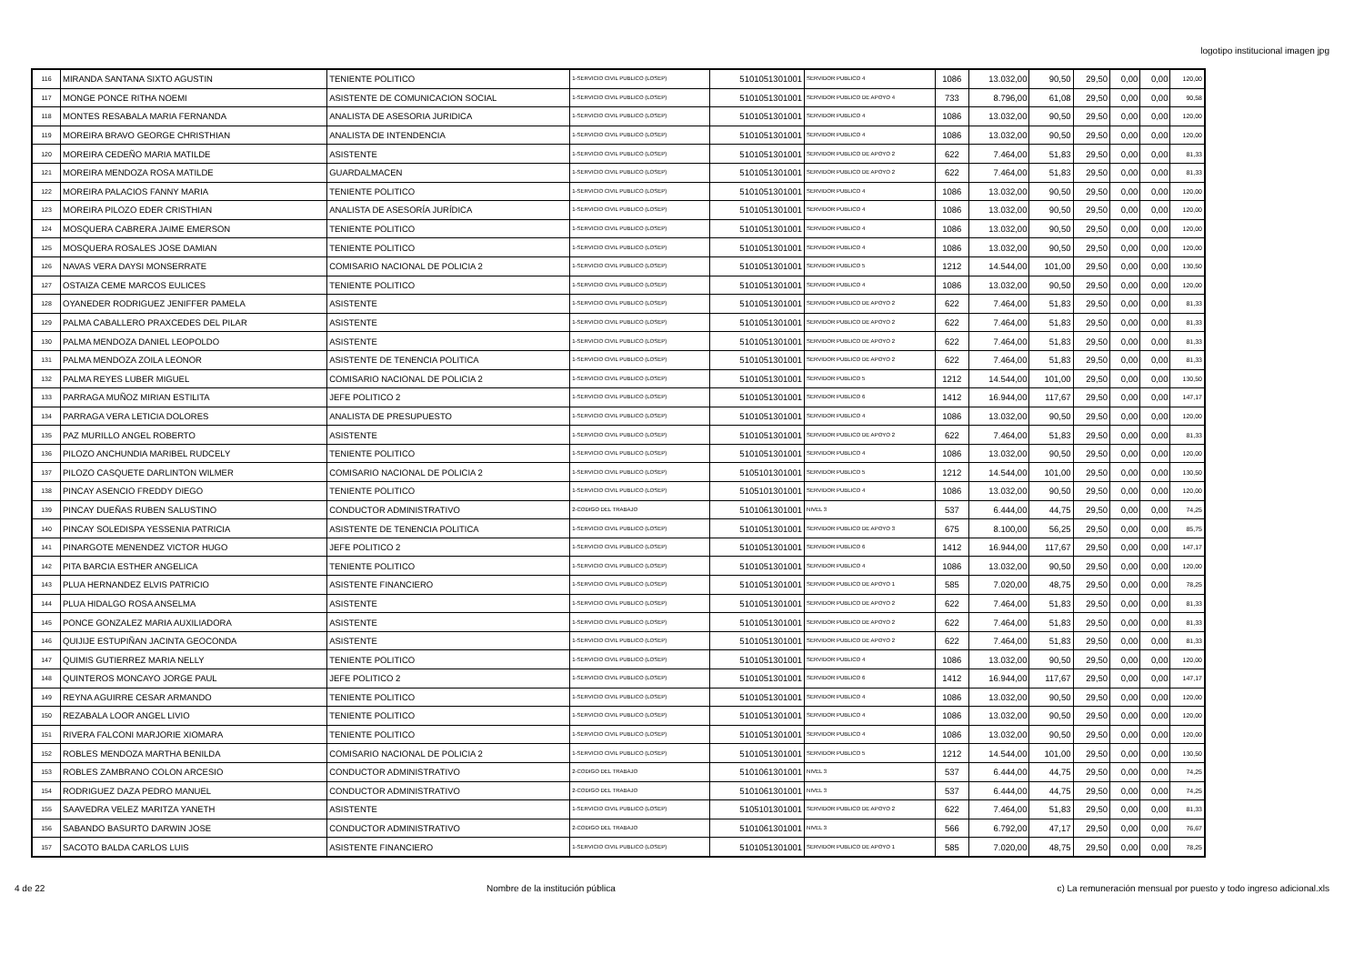logotipo institucional imagen jpg
| 116 | MIRANDA SANTANA SIXTO AGUSTIN | TENIENTE POLITICO | 1-SERVICIO CIVIL PUBLICO (LOSEP) | 5101051301001 | SERVIDOR PUBLICO 4 | 1086 | 13.032,00 | 90,50 | 29,50 | 0,00 | 0,00 | 120,00 |
| 117 | MONGE PONCE RITHA NOEMI | ASISTENTE DE COMUNICACION SOCIAL | 1-SERVICIO CIVIL PUBLICO (LOSEP) | 5101051301001 | SERVIDOR PUBLICO DE APOYO 4 | 733 | 8.796,00 | 61,08 | 29,50 | 0,00 | 0,00 | 90,58 |
| 118 | MONTES RESABALA MARIA FERNANDA | ANALISTA DE ASESORIA JURIDICA | 1-SERVICIO CIVIL PUBLICO (LOSEP) | 5101051301001 | SERVIDOR PUBLICO 4 | 1086 | 13.032,00 | 90,50 | 29,50 | 0,00 | 0,00 | 120,00 |
| 119 | MOREIRA BRAVO GEORGE CHRISTHIAN | ANALISTA DE INTENDENCIA | 1-SERVICIO CIVIL PUBLICO (LOSEP) | 5101051301001 | SERVIDOR PUBLICO 4 | 1086 | 13.032,00 | 90,50 | 29,50 | 0,00 | 0,00 | 120,00 |
| 120 | MOREIRA CEDEÑO MARIA MATILDE | ASISTENTE | 1-SERVICIO CIVIL PUBLICO (LOSEP) | 5101051301001 | SERVIDOR PUBLICO DE APOYO 2 | 622 | 7.464,00 | 51,83 | 29,50 | 0,00 | 0,00 | 81,33 |
| 121 | MOREIRA MENDOZA ROSA MATILDE | GUARDALMACEN | 1-SERVICIO CIVIL PUBLICO (LOSEP) | 5101051301001 | SERVIDOR PUBLICO DE APOYO 2 | 622 | 7.464,00 | 51,83 | 29,50 | 0,00 | 0,00 | 81,33 |
| 122 | MOREIRA PALACIOS FANNY MARIA | TENIENTE POLITICO | 1-SERVICIO CIVIL PUBLICO (LOSEP) | 5101051301001 | SERVIDOR PUBLICO 4 | 1086 | 13.032,00 | 90,50 | 29,50 | 0,00 | 0,00 | 120,00 |
| 123 | MOREIRA PILOZO EDER CRISTHIAN | ANALISTA DE ASESORÍA JURÍDICA | 1-SERVICIO CIVIL PUBLICO (LOSEP) | 5101051301001 | SERVIDOR PUBLICO 4 | 1086 | 13.032,00 | 90,50 | 29,50 | 0,00 | 0,00 | 120,00 |
| 124 | MOSQUERA CABRERA JAIME EMERSON | TENIENTE POLITICO | 1-SERVICIO CIVIL PUBLICO (LOSEP) | 5101051301001 | SERVIDOR PUBLICO 4 | 1086 | 13.032,00 | 90,50 | 29,50 | 0,00 | 0,00 | 120,00 |
| 125 | MOSQUERA ROSALES JOSE DAMIAN | TENIENTE POLITICO | 1-SERVICIO CIVIL PUBLICO (LOSEP) | 5101051301001 | SERVIDOR PUBLICO 4 | 1086 | 13.032,00 | 90,50 | 29,50 | 0,00 | 0,00 | 120,00 |
| 126 | NAVAS VERA DAYSI MONSERRATE | COMISARIO NACIONAL DE POLICIA 2 | 1-SERVICIO CIVIL PUBLICO (LOSEP) | 5101051301001 | SERVIDOR PUBLICO 5 | 1212 | 14.544,00 | 101,00 | 29,50 | 0,00 | 0,00 | 130,50 |
| 127 | OSTAIZA CEME MARCOS EULICES | TENIENTE POLITICO | 1-SERVICIO CIVIL PUBLICO (LOSEP) | 5101051301001 | SERVIDOR PUBLICO 4 | 1086 | 13.032,00 | 90,50 | 29,50 | 0,00 | 0,00 | 120,00 |
| 128 | OYANEDER RODRIGUEZ JENIFFER PAMELA | ASISTENTE | 1-SERVICIO CIVIL PUBLICO (LOSEP) | 5101051301001 | SERVIDOR PUBLICO DE APOYO 2 | 622 | 7.464,00 | 51,83 | 29,50 | 0,00 | 0,00 | 81,33 |
| 129 | PALMA CABALLERO PRAXCEDES DEL PILAR | ASISTENTE | 1-SERVICIO CIVIL PUBLICO (LOSEP) | 5101051301001 | SERVIDOR PUBLICO DE APOYO 2 | 622 | 7.464,00 | 51,83 | 29,50 | 0,00 | 0,00 | 81,33 |
| 130 | PALMA MENDOZA DANIEL LEOPOLDO | ASISTENTE | 1-SERVICIO CIVIL PUBLICO (LOSEP) | 5101051301001 | SERVIDOR PUBLICO DE APOYO 2 | 622 | 7.464,00 | 51,83 | 29,50 | 0,00 | 0,00 | 81,33 |
| 131 | PALMA MENDOZA ZOILA LEONOR | ASISTENTE DE TENENCIA POLITICA | 1-SERVICIO CIVIL PUBLICO (LOSEP) | 5101051301001 | SERVIDOR PUBLICO DE APOYO 2 | 622 | 7.464,00 | 51,83 | 29,50 | 0,00 | 0,00 | 81,33 |
| 132 | PALMA REYES LUBER MIGUEL | COMISARIO NACIONAL DE POLICIA 2 | 1-SERVICIO CIVIL PUBLICO (LOSEP) | 5101051301001 | SERVIDOR PUBLICO 5 | 1212 | 14.544,00 | 101,00 | 29,50 | 0,00 | 0,00 | 130,50 |
| 133 | PARRAGA MUÑOZ MIRIAN ESTILITA | JEFE POLITICO 2 | 1-SERVICIO CIVIL PUBLICO (LOSEP) | 5101051301001 | SERVIDOR PUBLICO 6 | 1412 | 16.944,00 | 117,67 | 29,50 | 0,00 | 0,00 | 147,17 |
| 134 | PARRAGA VERA LETICIA DOLORES | ANALISTA DE PRESUPUESTO | 1-SERVICIO CIVIL PUBLICO (LOSEP) | 5101051301001 | SERVIDOR PUBLICO 4 | 1086 | 13.032,00 | 90,50 | 29,50 | 0,00 | 0,00 | 120,00 |
| 135 | PAZ MURILLO ANGEL ROBERTO | ASISTENTE | 1-SERVICIO CIVIL PUBLICO (LOSEP) | 5101051301001 | SERVIDOR PUBLICO DE APOYO 2 | 622 | 7.464,00 | 51,83 | 29,50 | 0,00 | 0,00 | 81,33 |
| 136 | PILOZO ANCHUNDIA MARIBEL RUDCELY | TENIENTE POLITICO | 1-SERVICIO CIVIL PUBLICO (LOSEP) | 5101051301001 | SERVIDOR PUBLICO 4 | 1086 | 13.032,00 | 90,50 | 29,50 | 0,00 | 0,00 | 120,00 |
| 137 | PILOZO CASQUETE DARLINTON WILMER | COMISARIO NACIONAL DE POLICIA 2 | 1-SERVICIO CIVIL PUBLICO (LOSEP) | 5105101301001 | SERVIDOR PUBLICO 5 | 1212 | 14.544,00 | 101,00 | 29,50 | 0,00 | 0,00 | 130,50 |
| 138 | PINCAY ASENCIO FREDDY DIEGO | TENIENTE POLITICO | 1-SERVICIO CIVIL PUBLICO (LOSEP) | 5105101301001 | SERVIDOR PUBLICO 4 | 1086 | 13.032,00 | 90,50 | 29,50 | 0,00 | 0,00 | 120,00 |
| 139 | PINCAY DUEÑAS RUBEN SALUSTINO | CONDUCTOR ADMINISTRATIVO | 2-CODIGO DEL TRABAJO | 5101061301001 | NIVEL 3 | 537 | 6.444,00 | 44,75 | 29,50 | 0,00 | 0,00 | 74,25 |
| 140 | PINCAY SOLEDISPA YESSENIA PATRICIA | ASISTENTE DE TENENCIA POLITICA | 1-SERVICIO CIVIL PUBLICO (LOSEP) | 5101051301001 | SERVIDOR PUBLICO DE APOYO 3 | 675 | 8.100,00 | 56,25 | 29,50 | 0,00 | 0,00 | 85,75 |
| 141 | PINARGOTE MENENDEZ VICTOR HUGO | JEFE POLITICO 2 | 1-SERVICIO CIVIL PUBLICO (LOSEP) | 5101051301001 | SERVIDOR PUBLICO 6 | 1412 | 16.944,00 | 117,67 | 29,50 | 0,00 | 0,00 | 147,17 |
| 142 | PITA BARCIA ESTHER ANGELICA | TENIENTE POLITICO | 1-SERVICIO CIVIL PUBLICO (LOSEP) | 5101051301001 | SERVIDOR PUBLICO 4 | 1086 | 13.032,00 | 90,50 | 29,50 | 0,00 | 0,00 | 120,00 |
| 143 | PLUA HERNANDEZ ELVIS PATRICIO | ASISTENTE FINANCIERO | 1-SERVICIO CIVIL PUBLICO (LOSEP) | 5101051301001 | SERVIDOR PUBLICO DE APOYO 1 | 585 | 7.020,00 | 48,75 | 29,50 | 0,00 | 0,00 | 78,25 |
| 144 | PLUA HIDALGO ROSA ANSELMA | ASISTENTE | 1-SERVICIO CIVIL PUBLICO (LOSEP) | 5101051301001 | SERVIDOR PUBLICO DE APOYO 2 | 622 | 7.464,00 | 51,83 | 29,50 | 0,00 | 0,00 | 81,33 |
| 145 | PONCE GONZALEZ MARIA AUXILIADORA | ASISTENTE | 1-SERVICIO CIVIL PUBLICO (LOSEP) | 5101051301001 | SERVIDOR PUBLICO DE APOYO 2 | 622 | 7.464,00 | 51,83 | 29,50 | 0,00 | 0,00 | 81,33 |
| 146 | QUIJIJE ESTUPIÑAN JACINTA GEOCONDA | ASISTENTE | 1-SERVICIO CIVIL PUBLICO (LOSEP) | 5101051301001 | SERVIDOR PUBLICO DE APOYO 2 | 622 | 7.464,00 | 51,83 | 29,50 | 0,00 | 0,00 | 81,33 |
| 147 | QUIMIS GUTIERREZ MARIA NELLY | TENIENTE POLITICO | 1-SERVICIO CIVIL PUBLICO (LOSEP) | 5101051301001 | SERVIDOR PUBLICO 4 | 1086 | 13.032,00 | 90,50 | 29,50 | 0,00 | 0,00 | 120,00 |
| 148 | QUINTEROS MONCAYO JORGE PAUL | JEFE POLITICO 2 | 1-SERVICIO CIVIL PUBLICO (LOSEP) | 5101051301001 | SERVIDOR PUBLICO 6 | 1412 | 16.944,00 | 117,67 | 29,50 | 0,00 | 0,00 | 147,17 |
| 149 | REYNA AGUIRRE CESAR ARMANDO | TENIENTE POLITICO | 1-SERVICIO CIVIL PUBLICO (LOSEP) | 5101051301001 | SERVIDOR PUBLICO 4 | 1086 | 13.032,00 | 90,50 | 29,50 | 0,00 | 0,00 | 120,00 |
| 150 | REZABALA LOOR ANGEL LIVIO | TENIENTE POLITICO | 1-SERVICIO CIVIL PUBLICO (LOSEP) | 5101051301001 | SERVIDOR PUBLICO 4 | 1086 | 13.032,00 | 90,50 | 29,50 | 0,00 | 0,00 | 120,00 |
| 151 | RIVERA FALCONI MARJORIE XIOMARA | TENIENTE POLITICO | 1-SERVICIO CIVIL PUBLICO (LOSEP) | 5101051301001 | SERVIDOR PUBLICO 4 | 1086 | 13.032,00 | 90,50 | 29,50 | 0,00 | 0,00 | 120,00 |
| 152 | ROBLES MENDOZA MARTHA BENILDA | COMISARIO NACIONAL DE POLICIA 2 | 1-SERVICIO CIVIL PUBLICO (LOSEP) | 5101051301001 | SERVIDOR PUBLICO 5 | 1212 | 14.544,00 | 101,00 | 29,50 | 0,00 | 0,00 | 130,50 |
| 153 | ROBLES ZAMBRANO COLON ARCESIO | CONDUCTOR ADMINISTRATIVO | 2-CODIGO DEL TRABAJO | 5101061301001 | NIVEL 3 | 537 | 6.444,00 | 44,75 | 29,50 | 0,00 | 0,00 | 74,25 |
| 154 | RODRIGUEZ DAZA PEDRO MANUEL | CONDUCTOR ADMINISTRATIVO | 2-CODIGO DEL TRABAJO | 5101061301001 | NIVEL 3 | 537 | 6.444,00 | 44,75 | 29,50 | 0,00 | 0,00 | 74,25 |
| 155 | SAAVEDRA VELEZ MARITZA YANETH | ASISTENTE | 1-SERVICIO CIVIL PUBLICO (LOSEP) | 5105101301001 | SERVIDOR PUBLICO DE APOYO 2 | 622 | 7.464,00 | 51,83 | 29,50 | 0,00 | 0,00 | 81,33 |
| 156 | SABANDO BASURTO DARWIN JOSE | CONDUCTOR ADMINISTRATIVO | 2-CODIGO DEL TRABAJO | 5101061301001 | NIVEL 3 | 566 | 6.792,00 | 47,17 | 29,50 | 0,00 | 0,00 | 76,67 |
| 157 | SACOTO BALDA CARLOS LUIS | ASISTENTE FINANCIERO | 1-SERVICIO CIVIL PUBLICO (LOSEP) | 5101051301001 | SERVIDOR PUBLICO DE APOYO 1 | 585 | 7.020,00 | 48,75 | 29,50 | 0,00 | 0,00 | 78,25 |
4 de 22 Nombre de la institución pública c) La remuneración mensual por puesto y todo ingreso adicional.xls